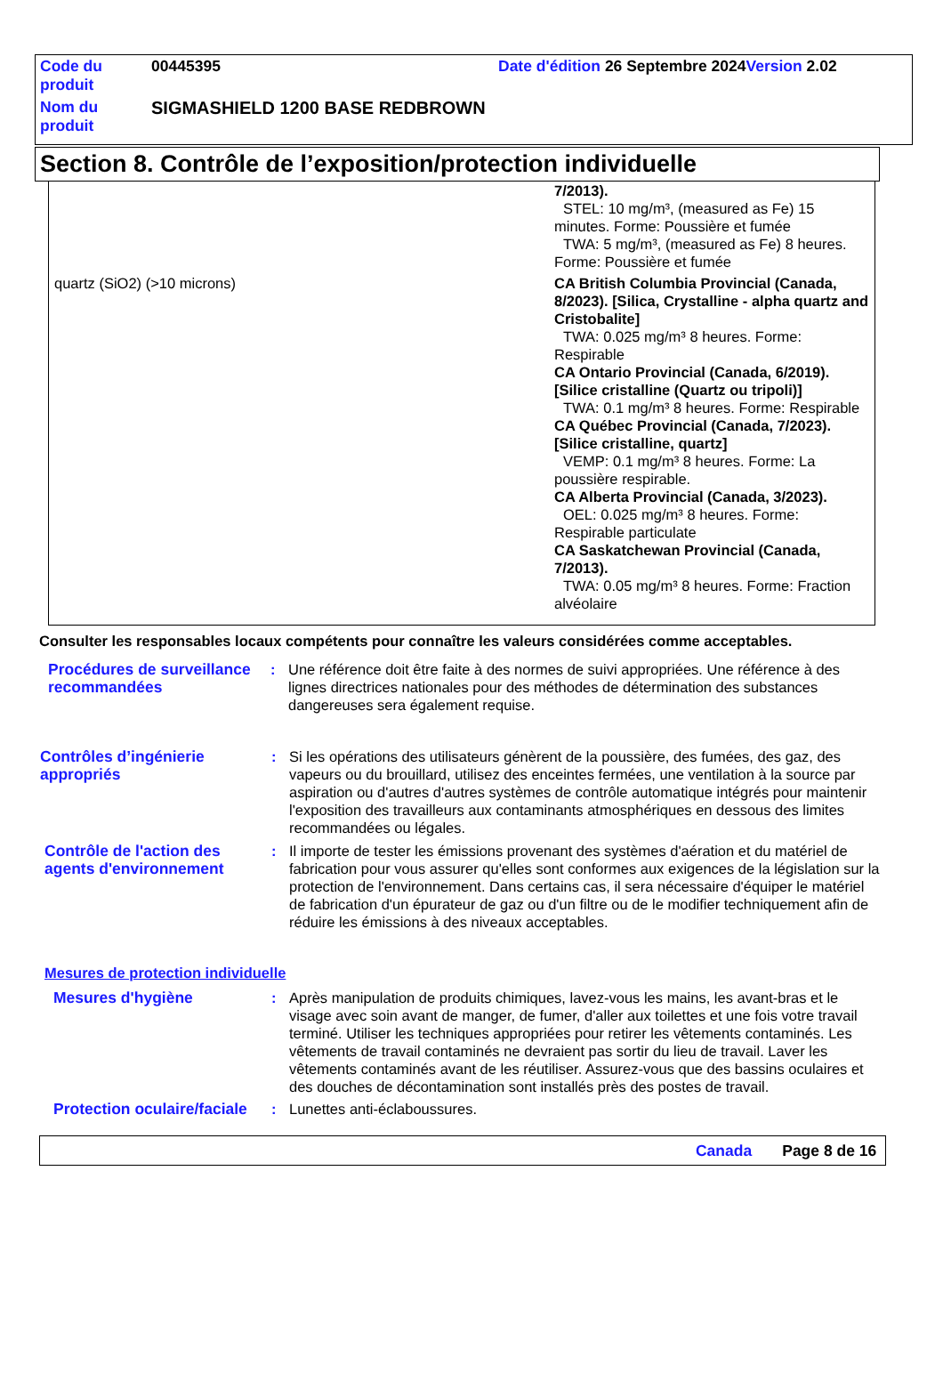| Code du produit | 00445395 | Date d'édition 26 Septembre 2024 Version 2.02 |
| Nom du produit | SIGMASHIELD 1200 BASE REDBROWN | |
Section 8. Contrôle de l’exposition/protection individuelle
| | 7/2013). STEL: 10 mg/m³, (measured as Fe) 15 minutes. Forme: Poussière et fumée TWA: 5 mg/m³, (measured as Fe) 8 heures. Forme: Poussière et fumée |
| quartz (SiO2) (>10 microns) | CA British Columbia Provincial (Canada, 8/2023). [Silica, Crystalline - alpha quartz and Cristobalite] TWA: 0.025 mg/m³ 8 heures. Forme: Respirable CA Ontario Provincial (Canada, 6/2019). [Silice cristalline (Quartz ou tripoli)] TWA: 0.1 mg/m³ 8 heures. Forme: Respirable CA Québec Provincial (Canada, 7/2023). [Silice cristalline, quartz] VEMP: 0.1 mg/m³ 8 heures. Forme: La poussière respirable. CA Alberta Provincial (Canada, 3/2023). OEL: 0.025 mg/m³ 8 heures. Forme: Respirable particulate CA Saskatchewan Provincial (Canada, 7/2013). TWA: 0.05 mg/m³ 8 heures. Forme: Fraction alvéolaire |
Consulter les responsables locaux compétents pour connaître les valeurs considérées comme acceptables.
Procédures de surveillance recommandées
: Une référence doit être faite à des normes de suivi appropriées. Une référence à des lignes directrices nationales pour des méthodes de détermination des substances dangereuses sera également requise.
Contrôles d’ingénierie appropriés
: Si les opérations des utilisateurs génèrent de la poussière, des fumées, des gaz, des vapeurs ou du brouillard, utilisez des enceintes fermées, une ventilation à la source par aspiration ou d'autres d'autres systèmes de contrôle automatique intégrés pour maintenir l'exposition des travailleurs aux contaminants atmosphériques en dessous des limites recommandées ou légales.
Contrôle de l'action des agents d'environnement
: Il importe de tester les émissions provenant des systèmes d'aération et du matériel de fabrication pour vous assurer qu'elles sont conformes aux exigences de la législation sur la protection de l'environnement. Dans certains cas, il sera nécessaire d'équiper le matériel de fabrication d'un épurateur de gaz ou d'un filtre ou de le modifier techniquement afin de réduire les émissions à des niveaux acceptables.
Mesures de protection individuelle
Mesures d'hygiène : Après manipulation de produits chimiques, lavez-vous les mains, les avant-bras et le visage avec soin avant de manger, de fumer, d'aller aux toilettes et une fois votre travail terminé. Utiliser les techniques appropriées pour retirer les vêtements contaminés. Les vêtements de travail contaminés ne devraient pas sortir du lieu de travail. Laver les vêtements contaminés avant de les réutiliser. Assurez-vous que des bassins oculaires et des douches de décontamination sont installés près des postes de travail.
Protection oculaire/faciale
: Lunettes anti-éclaboussures.
Canada Page 8 de 16